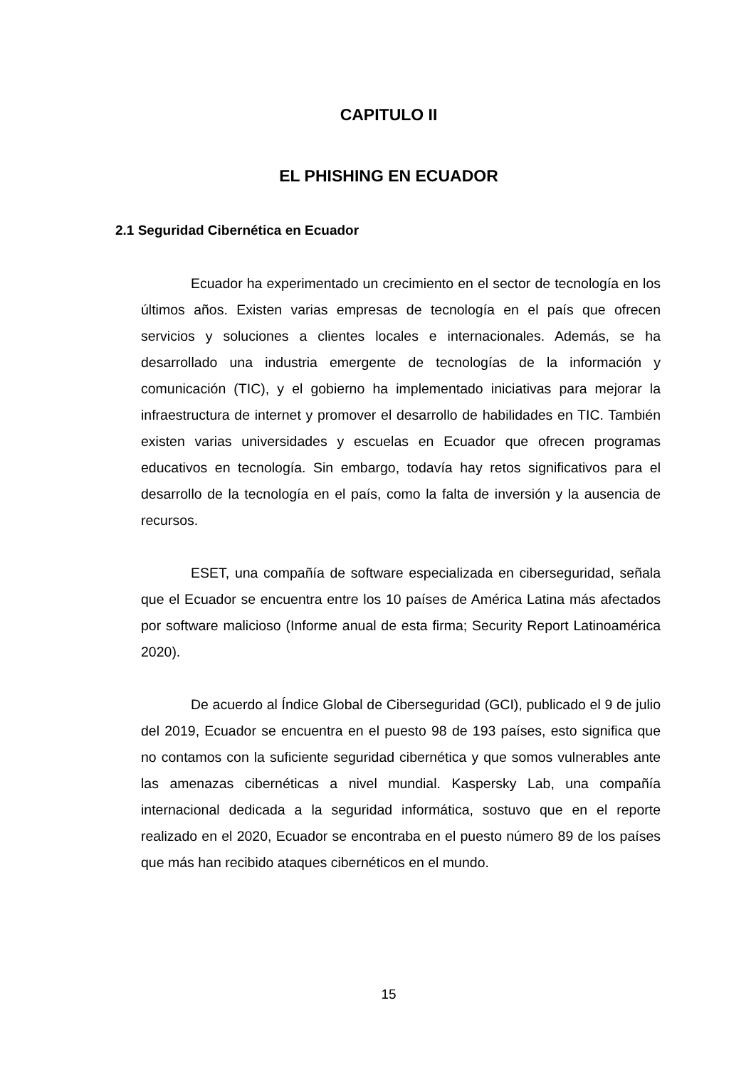CAPITULO II
EL PHISHING EN ECUADOR
2.1 Seguridad Cibernética en Ecuador
Ecuador ha experimentado un crecimiento en el sector de tecnología en los últimos años. Existen varias empresas de tecnología en el país que ofrecen servicios y soluciones a clientes locales e internacionales. Además, se ha desarrollado una industria emergente de tecnologías de la información y comunicación (TIC), y el gobierno ha implementado iniciativas para mejorar la infraestructura de internet y promover el desarrollo de habilidades en TIC. También existen varias universidades y escuelas en Ecuador que ofrecen programas educativos en tecnología. Sin embargo, todavía hay retos significativos para el desarrollo de la tecnología en el país, como la falta de inversión y la ausencia de recursos.
ESET, una compañía de software especializada en ciberseguridad, señala que el Ecuador se encuentra entre los 10 países de América Latina más afectados por software malicioso (Informe anual de esta firma; Security Report Latinoamérica 2020).
De acuerdo al Índice Global de Ciberseguridad (GCI), publicado el 9 de julio del 2019, Ecuador se encuentra en el puesto 98 de 193 países, esto significa que no contamos con la suficiente seguridad cibernética y que somos vulnerables ante las amenazas cibernéticas a nivel mundial. Kaspersky Lab, una compañía internacional dedicada a la seguridad informática, sostuvo que en el reporte realizado en el 2020, Ecuador se encontraba en el puesto número 89 de los países que más han recibido ataques cibernéticos en el mundo.
15